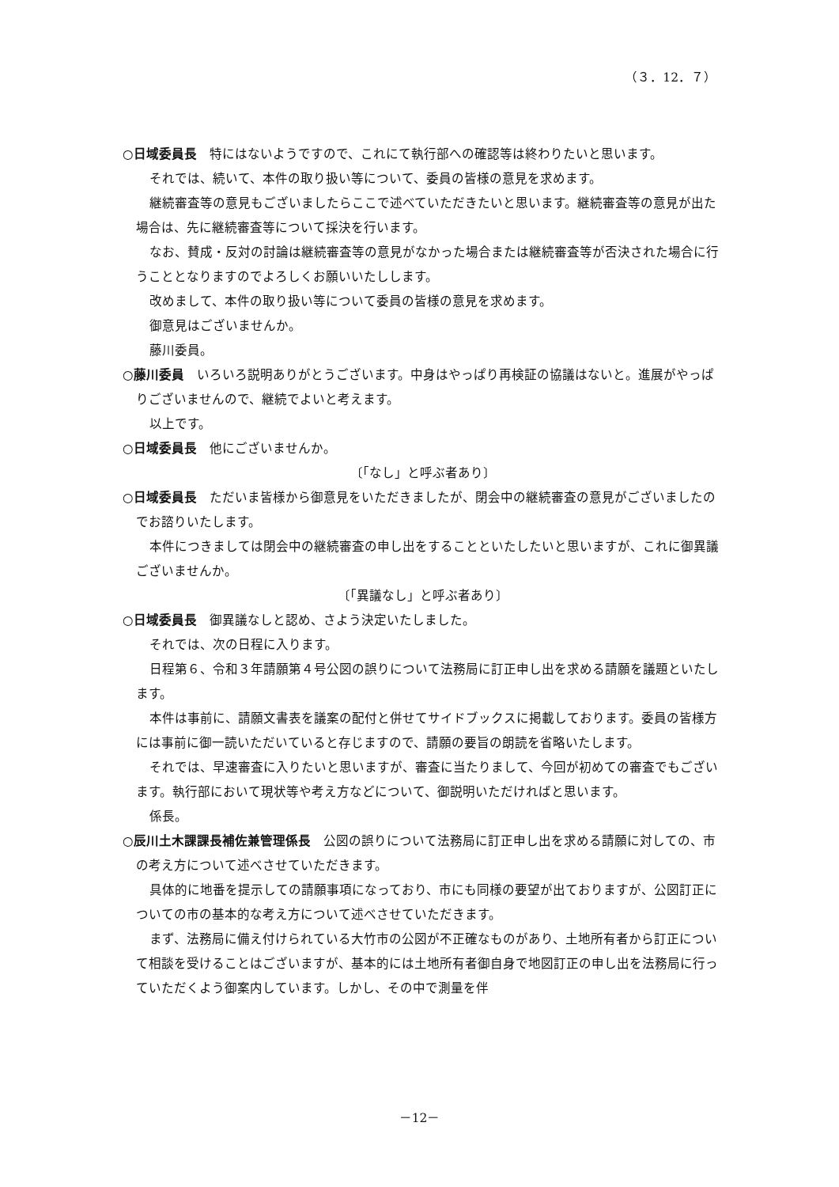（３．12．７）
○日域委員長　特にはないようですので、これにて執行部への確認等は終わりたいと思います。
それでは、続いて、本件の取り扱い等について、委員の皆様の意見を求めます。
継続審査等の意見もございましたらここで述べていただきたいと思います。継続審査等の意見が出た場合は、先に継続審査等について採決を行います。
なお、賛成・反対の討論は継続審査等の意見がなかった場合または継続審査等が否決された場合に行うこととなりますのでよろしくお願いいたしします。
改めまして、本件の取り扱い等について委員の皆様の意見を求めます。
御意見はございませんか。
藤川委員。
○藤川委員　いろいろ説明ありがとうございます。中身はやっぱり再検証の協議はないと。進展がやっぱりございませんので、継続でよいと考えます。
以上です。
○日域委員長　他にございませんか。
〔「なし」と呼ぶ者あり〕
○日域委員長　ただいま皆様から御意見をいただきましたが、閉会中の継続審査の意見がございましたのでお諮りいたします。
本件につきましては閉会中の継続審査の申し出をすることといたしたいと思いますが、これに御異議ございませんか。
〔「異議なし」と呼ぶ者あり〕
○日域委員長　御異議なしと認め、さよう決定いたしました。
それでは、次の日程に入ります。
日程第６、令和３年請願第４号公図の誤りについて法務局に訂正申し出を求める請願を議題といたします。
本件は事前に、請願文書表を議案の配付と併せてサイドブックスに掲載しております。委員の皆様方には事前に御一読いただいていると存じますので、請願の要旨の朗読を省略いたします。
それでは、早速審査に入りたいと思いますが、審査に当たりまして、今回が初めての審査でもございます。執行部において現状等や考え方などについて、御説明いただければと思います。
係長。
○辰川土木課課長補佐兼管理係長　公図の誤りについて法務局に訂正申し出を求める請願に対しての、市の考え方について述べさせていただきます。
具体的に地番を提示しての請願事項になっており、市にも同様の要望が出ておりますが、公図訂正についての市の基本的な考え方について述べさせていただきます。
まず、法務局に備え付けられている大竹市の公図が不正確なものがあり、土地所有者から訂正について相談を受けることはございますが、基本的には土地所有者御自身で地図訂正の申し出を法務局に行っていただくよう御案内しています。しかし、その中で測量を伴
－12－